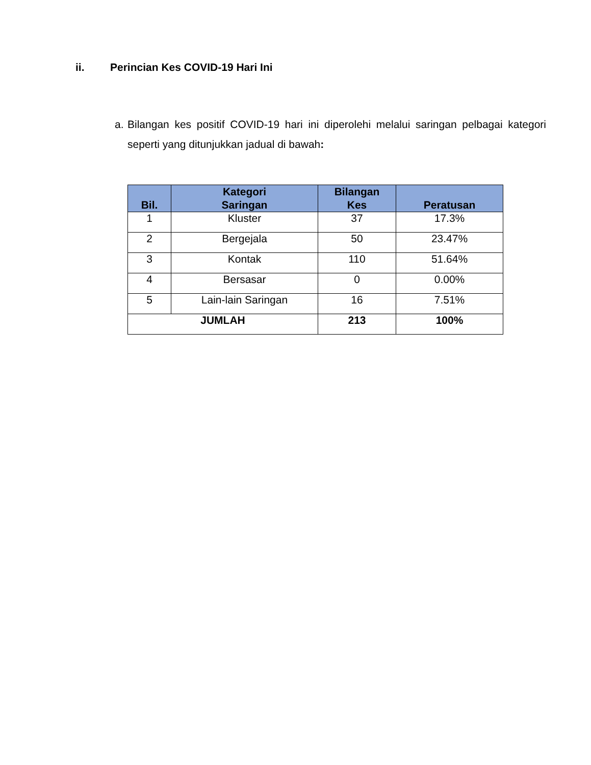ii. Perincian Kes COVID-19 Hari Ini
a. Bilangan kes positif COVID-19 hari ini diperolehi melalui saringan pelbagai kategori seperti yang ditunjukkan jadual di bawah:
| Bil. | Kategori Saringan | Bilangan Kes | Peratusan |
| --- | --- | --- | --- |
| 1 | Kluster | 37 | 17.3% |
| 2 | Bergejala | 50 | 23.47% |
| 3 | Kontak | 110 | 51.64% |
| 4 | Bersasar | 0 | 0.00% |
| 5 | Lain-lain Saringan | 16 | 7.51% |
| JUMLAH | | 213 | 100% |